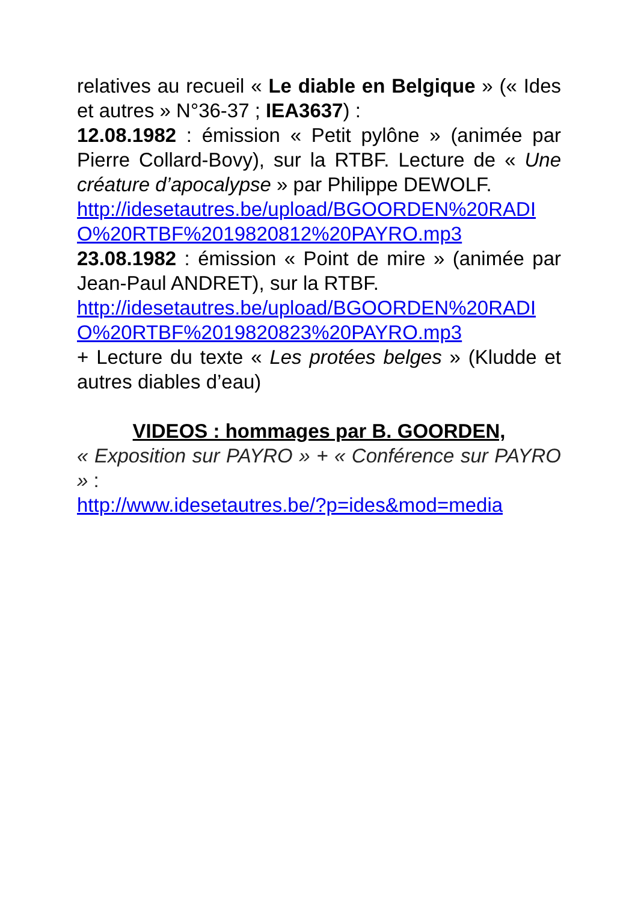relatives au recueil « Le diable en Belgique » (« Ides et autres » N°36-37 ; IEA3637) :
12.08.1982 : émission « Petit pylône » (animée par Pierre Collard-Bovy), sur la RTBF. Lecture de « Une créature d’apocalypse » par Philippe DEWOLF.
http://idesetautres.be/upload/BGOORDEN%20RADIO%20RTBF%2019820812%20PAYRO.mp3
23.08.1982 : émission « Point de mire » (animée par Jean-Paul ANDRET), sur la RTBF.
http://idesetautres.be/upload/BGOORDEN%20RADIO%20RTBF%2019820823%20PAYRO.mp3
+ Lecture du texte « Les protées belges » (Kludde et autres diables d’eau)
VIDEOS : hommages par B. GOORDEN,
« Exposition sur PAYRO » + « Conférence sur PAYRO » :
http://www.idesetautres.be/?p=ides&mod=media